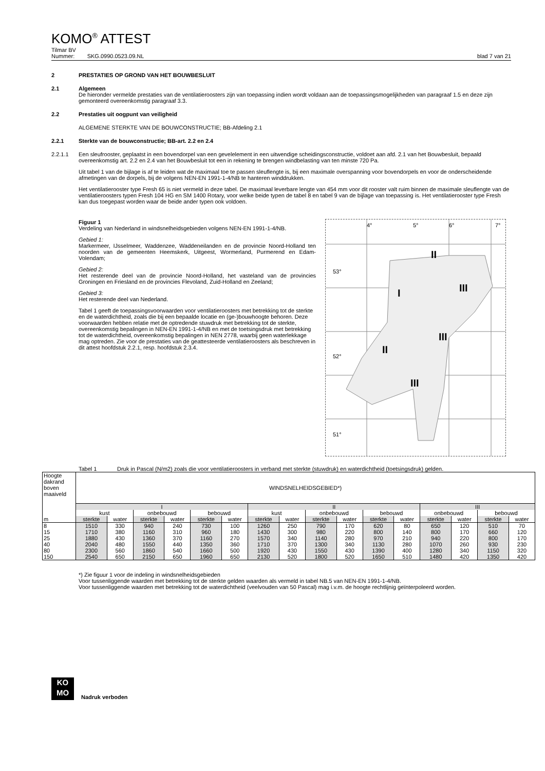KOMO<sup>®</sup> ATTEST
Tilmar BV
Nummer: SKG.0990.0523.09.NL blad 7 van 21
2 PRESTATIES OP GROND VAN HET BOUWBESLUIT
2.1 Algemeen
De hieronder vermelde prestaties van de ventilatieroosters zijn van toepassing indien wordt voldaan aan de toepassingsmogelijkheden van paragraaf 1.5 en deze zijn gemonteerd overeenkomstig paragraaf 3.3.
2.2 Prestaties uit oogpunt van veiligheid
ALGEMENE STERKTE VAN DE BOUWCONSTRUCTIE; BB-Afdeling 2.1
2.2.1 Sterkte van de bouwconstructie; BB-art. 2.2 en 2.4
2.2.1.1 Een sleufrooster, geplaatst in een bovendorpel van een gevelelement in een uitwendige scheidingsconstructie, voldoet aan afd. 2.1 van het Bouwbesluit, bepaald overeenkomstig art. 2.2 en 2.4 van het Bouwbesluit tot een in rekening te brengen windbelasting van ten minste 720 Pa.
Uit tabel 1 van de bijlage is af te leiden wat de maximaal toe te passen sleuflengte is, bij een maximale overspanning voor bovendorpels en voor de onderscheidende afmetingen van de dorpels, bij de volgens NEN-EN 1991-1-4/NB te hanteren winddrukken.
Het ventilatierooster type Fresh 65 is niet vermeld in deze tabel. De maximaal leverbare lengte van 454 mm voor dit rooster valt ruim binnen de maximale sleuflengte van de ventilatieroosters typen Fresh 104 HG en SM 1400 Rotary, voor welke beide typen de tabel 8 en tabel 9 van de bijlage van toepassing is. Het ventilatierooster type Fresh kan dus toegepast worden waar de beide ander typen ook voldoen.
Figuur 1
Verdeling van Nederland in windsnelheidsgebieden volgens NEN-EN 1991-1-4/NB.
Gebied 1:
Markermeer, IJsselmeer, Waddenzee, Waddeneilanden en de provincie Noord-Holland ten noorden van de gemeenten Heemskerk, Uitgeest, Wormerland, Purmerend en Edam-Volendam;
Gebied 2:
Het resterende deel van de provincie Noord-Holland, het vasteland van de provincies Groningen en Friesland en de provincies Flevoland, Zuid-Holland en Zeeland;
Gebied 3:
Het resterende deel van Nederland.
Tabel 1 geeft de toepassingsvoorwaarden voor ventilatieroosters met betrekking tot de sterkte en de waterdichtheid, zoals die bij een bepaalde locatie en (ge-)bouwhoogte behoren. Deze voorwaarden hebben relatie met de optredende stuwdruk met betrekking tot de sterkte, overeenkomstig bepalingen in NEN-EN 1991-1-4/NB en met de toetsingsdruk met betrekking tot de waterdichtheid, overeenkomstig bepalingen in NEN 2778, waarbij geen waterlekkage mag optreden. Zie voor de prestaties van de geattesteerde ventilatieroosters als beschreven in dit attest hoofdstuk 2.2.1, resp. hoofdstuk 2.3.4.
4°
5°
6°
7°
53°
52°
51°
II
III
I
III
II
III
Tabel 1 Druk in Pascal (N/m2) zoals die voor ventilatieroosters in verband met sterkte (stuwdruk) en waterdichtheid (toetsingsdruk) gelden.
| Hoogte dakrand boven maaiveld | WINDSNELHEIDSGEBIED*) | | | | | | | | | | | | | | | |
| | I | | | | | | II | | | | | | III | | | |
| | kust | | onbebouwd | | bebouwd | | kust | | onbebouwd | | bebouwd | | onbebouwd | | bebouwd | |
| m | sterkte | water | sterkte | water | sterkte | water | sterkte | water | sterkte | water | sterkte | water | sterkte | water | sterkte | water |
| 8 | 1510 | 330 | 940 | 240 | 730 | 100 | 1260 | 250 | 790 | 170 | 620 | 80 | 650 | 120 | 510 | 70 |
| 15 | 1710 | 380 | 1160 | 310 | 960 | 180 | 1430 | 300 | 980 | 220 | 800 | 140 | 800 | 170 | 660 | 120 |
| 25 | 1880 | 430 | 1360 | 370 | 1160 | 270 | 1570 | 340 | 1140 | 280 | 970 | 210 | 940 | 220 | 800 | 170 |
| 40 | 2040 | 480 | 1550 | 440 | 1350 | 360 | 1710 | 370 | 1300 | 340 | 1130 | 280 | 1070 | 260 | 930 | 230 |
| 80 | 2300 | 560 | 1860 | 540 | 1660 | 500 | 1920 | 430 | 1550 | 430 | 1390 | 400 | 1280 | 340 | 1150 | 320 |
| 150 | 2540 | 650 | 2150 | 650 | 1960 | 650 | 2130 | 520 | 1800 | 520 | 1650 | 510 | 1480 | 420 | 1350 | 420 |
*) Zie figuur 1 voor de indeling in windsnelheidsgebieden
Voor tussenliggende waarden met betrekking tot de sterkte gelden waarden als vermeld in tabel NB.5 van NEN-EN 1991-1-4/NB.
Voor tussenliggende waarden met betrekking tot de waterdichtheid (veelvouden van 50 Pascal) mag i.v.m. de hoogte rechtlijnig geïnterpoleerd worden.
KO
MO
Nadruk verboden